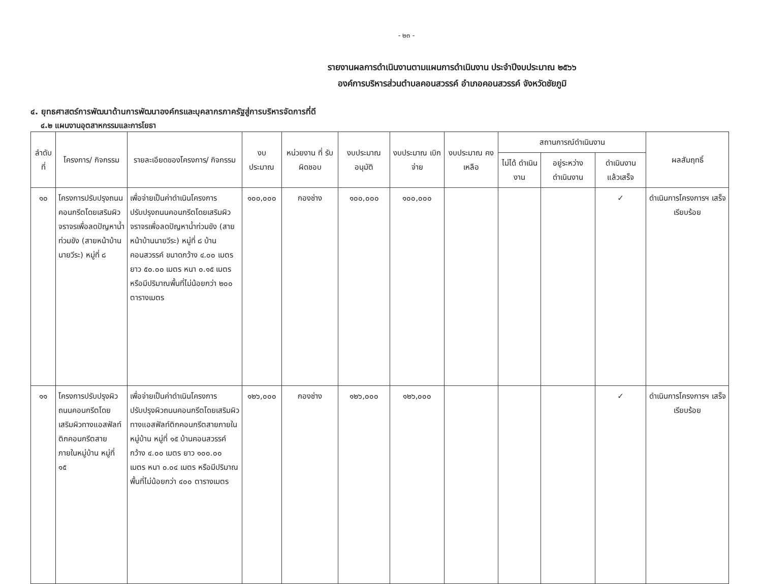- ๒๓ -
รายงานผลการดำเนินงานตามแผนการดำเนินงาน ประจำปีงบประมาณ ๒๕๖๖
องค์การบริหารส่วนตำบลคอนสวรรค์ อำเภอคอนสวรรค์ จังหวัดชัยภูมิ
๔. ยุทธศาสตร์การพัฒนาด้านการพัฒนาองค์กรและบุคลากรภาครัฐสู่การบริหารจัดการที่ดี
๔.๒ แผนงานอุตสาหกรรมและการโยธา
| ลำดับที่ | โครงการ/ กิจกรรม | รายละเอียดของโครงการ/ กิจกรรม | งบ ประมาณ | หน่วยงาน ที่ รับผิดชอบ | งบประมาณ อนุมัติ | งบประมาณ เบิกจ่าย | งบประมาณ คงเหลือ | สถานการณ์ดำเนินงาน | | | ผลสัมฤทธิ์ |
| --- | --- | --- | --- | --- | --- | --- | --- | --- | --- | --- | --- |
| | | | | | | | | ไม่ได้ ดำเนินงาน | อยู่ระหว่าง ดำเนินงาน | ดำเนินงาน แล้วเสร็จ | |
| ๑๐ | โครงการปรับปรุงถนนคอนกรีตโดยเสริมผิวจราจรเพื่อลดปัญหาน้ำท่วมขัง (สายหน้าบ้านนายวีระ) หมู่ที่ ๘ | เพื่อจ่ายเป็นค่าดำเนินโครงการปรับปรุงถนนคอนกรีตโดยเสริมผิวจราจรเพื่อลดปัญหาน้ำท่วมขัง (สายหน้าบ้านนายวีระ) หมู่ที่ ๘ บ้านคอนสวรรค์ ขนาดกว้าง ๔.๐๐ เมตร ยาว ๕๐.๐๐ เมตร หนา ๐.๑๕ เมตร หรือมีปริมาณพื้นที่ไม่น้อยกว่า ๒๐๐ ตารางเมตร | ๑๐๐,๐๐๐ | กองช่าง | ๑๐๐,๐๐๐ | ๑๐๐,๐๐๐ | | | | ✓ | ดำเนินการโครงการฯ เสร็จเรียบร้อย |
| ๑๑ | โครงการปรับปรุงผิวถนนคอนกรีตโดยเสริมผิวทางแอสฟัลท์ติกคอนกรีตสายภายในหมู่บ้าน หมู่ที่ ๑๕ | เพื่อจ่ายเป็นค่าดำเนินโครงการปรับปรุงผิวถนนคอนกรีตโดยเสริมผิวทางแอสฟัลท์ติกคอนกรีตสายภายในหมู่บ้าน หมู่ที่ ๑๕ บ้านคอนสวรรค์ กว้าง ๔.๐๐ เมตร ยาว ๑๐๐.๐๐ เมตร หนา ๐.๐๔ เมตร หรือมีปริมาณพื้นที่ไม่น้อยกว่า ๔๐๐ ตารางเมตร | ๑๒๖,๐๐๐ | กองช่าง | ๑๒๖,๐๐๐ | ๑๒๖,๐๐๐ | | | | ✓ | ดำเนินการโครงการฯ เสร็จเรียบร้อย |